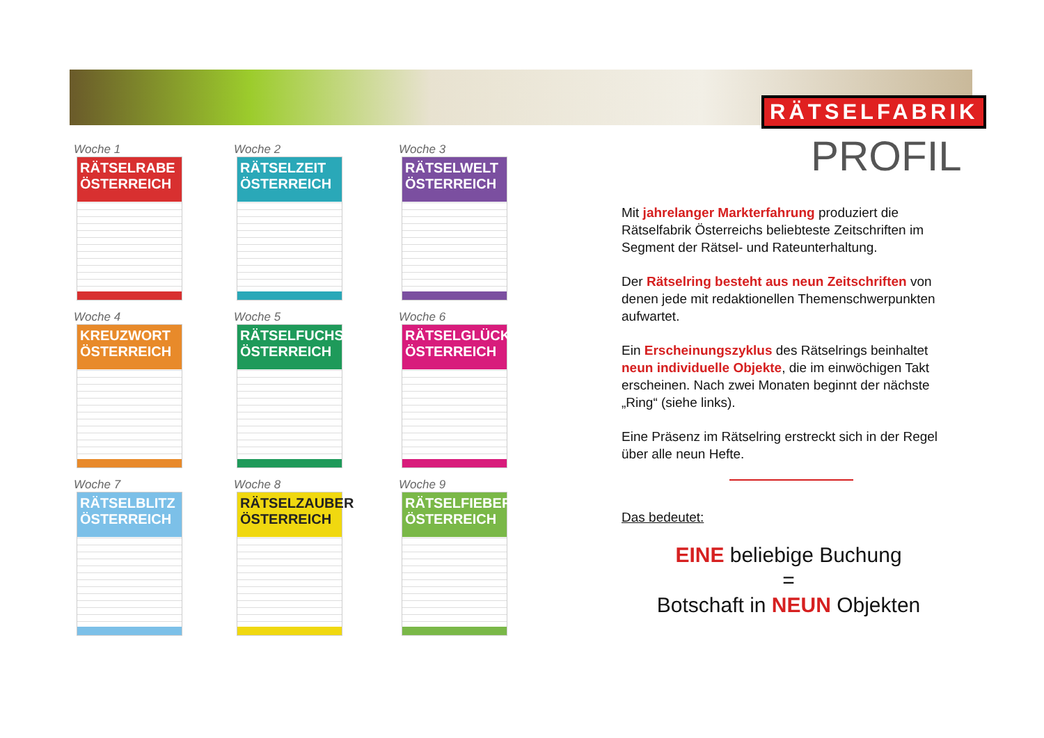RÄTSELFABRIK
PROFIL
Woche 1
RÄTSELRABE ÖSTERREICH
Woche 2
RÄTSELZEIT ÖSTERREICH
Woche 3
RÄTSELWELT ÖSTERREICH
Woche 4
KREUZWORT ÖSTERREICH
Woche 5
RÄTSELFUCHS ÖSTERREICH
Woche 6
RÄTSELGLÜCK ÖSTERREICH
Woche 7
RÄTSELBLITZ ÖSTERREICH
Woche 8
RÄTSELZAUBER ÖSTERREICH
Woche 9
RÄTSELFIEBER ÖSTERREICH
Mit jahrelanger Markterfahrung produziert die Rätselfabrik Österreichs beliebteste Zeitschriften im Segment der Rätsel- und Rateunterhaltung.
Der Rätselring besteht aus neun Zeitschriften von denen jede mit redaktionellen Themenschwerpunkten aufwartet.
Ein Erscheinungszyklus des Rätselrings beinhaltet neun individuelle Objekte, die im einwöchigen Takt erscheinen. Nach zwei Monaten beginnt der nächste „Ring“ (siehe links).
Eine Präsenz im Rätselring erstreckt sich in der Regel über alle neun Hefte.
Das bedeutet:
EINE beliebige Buchung
=
Botschaft in NEUN Objekten